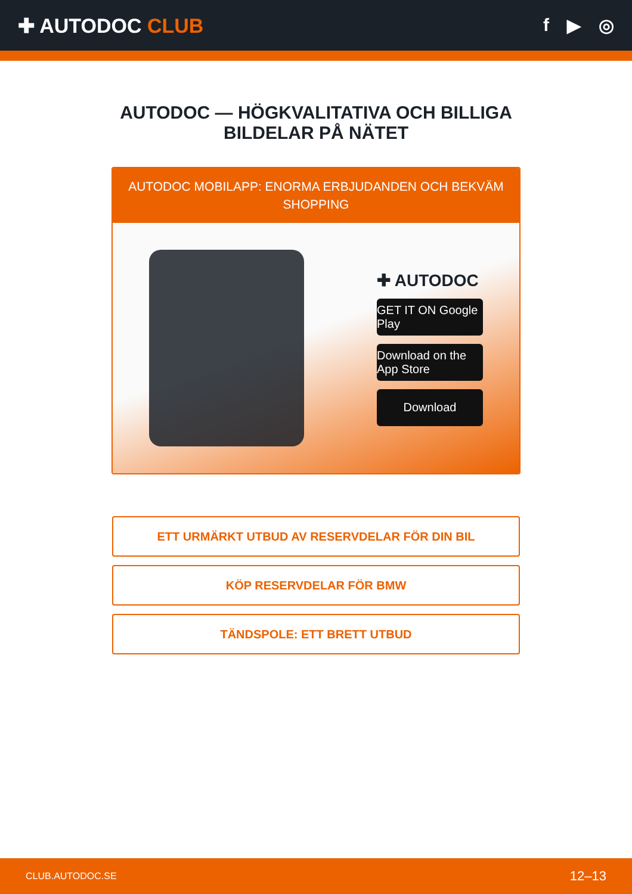✚ AUTODOC CLUB f ▶ ◎
AUTODOC — HÖGKVALITATIVA OCH BILLIGA
BILDELAR PÅ NÄTET
AUTODOC MOBILAPP: ENORMA ERBJUDANDEN OCH BEKVÄM SHOPPING
✚ AUTODOC
GET IT ON Google Play
Download on the App Store
Download
ETT URMÄRKT UTBUD AV RESERVDELAR FÖR DIN BIL
KÖP RESERVDELAR FÖR BMW
TÄNDSPOLE: ETT BRETT UTBUD
CLUB.AUTODOC.SE 12–13